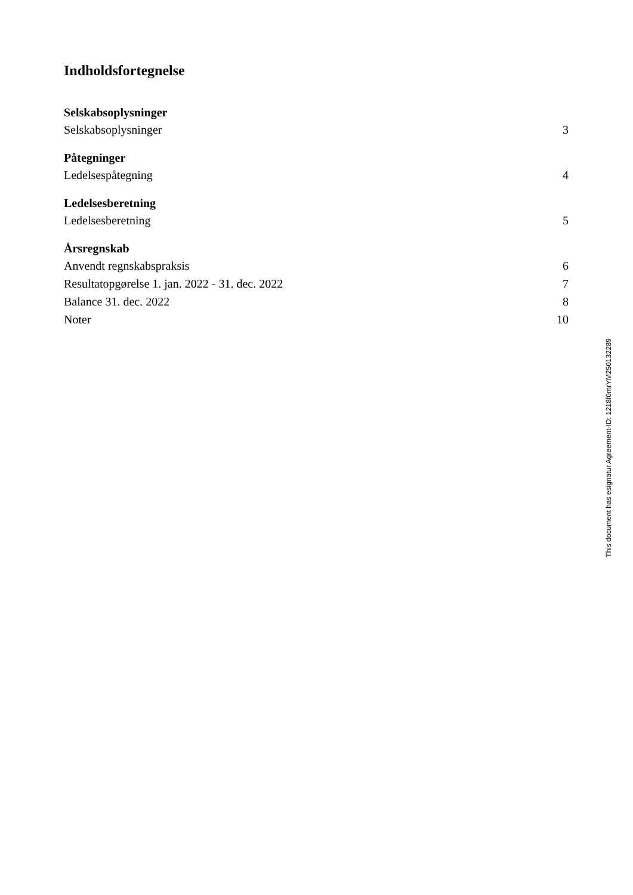Indholdsfortegnelse
Selskabsoplysninger
Selskabsoplysninger 3
Påtegninger
Ledelsespåtegning 4
Ledelsesberetning
Ledelsesberetning 5
Årsregnskab
Anvendt regnskabspraksis 6
Resultatopgørelse 1. jan. 2022 - 31. dec. 2022 7
Balance 31. dec. 2022 8
Noter 10
This document has esignatur Agreement-ID: 1218f0mrYM250132289